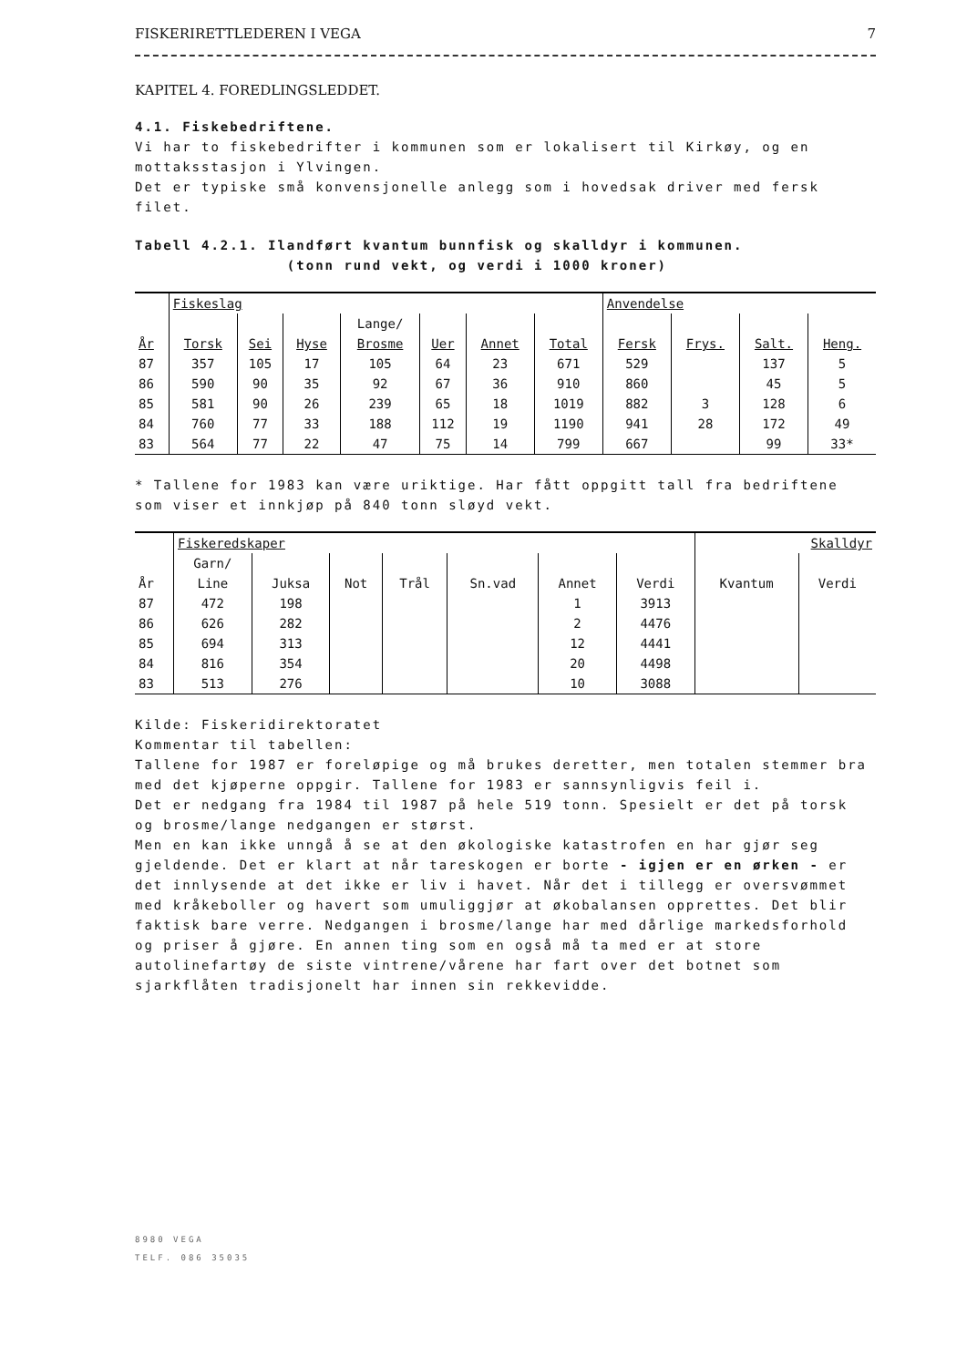FISKERIRETTLEDEREN I VEGA 7
KAPITEL 4. FOREDLINGSLEDDET.
4.1. Fiskebedriftene.
Vi har to fiskebedrifter i kommunen som er lokalisert til Kirkøy, og en mottaksstasjon i Ylvingen.
Det er typiske små konvensjonelle anlegg som i hovedsak driver med fersk filet.
Tabell 4.2.1. Ilandført kvantum bunnfisk og skalldyr i kommunen.
(tonn rund vekt, og verdi i 1000 kroner)
| | Fiskeslag | | | | | | | Anvendelse | | | |
| --- | --- | --- | --- | --- | --- | --- | --- | --- | --- | --- | --- |
| | | | | Lange/ | | | | | | | |
| År | Torsk | Sei | Hyse | Brosme | Uer | Annet | Total | Fersk | Frys. | Salt. | Heng. |
| 87 | 357 | 105 | 17 | 105 | 64 | 23 | 671 | 529 | | 137 | 5 |
| 86 | 590 | 90 | 35 | 92 | 67 | 36 | 910 | 860 | | 45 | 5 |
| 85 | 581 | 90 | 26 | 239 | 65 | 18 | 1019 | 882 | 3 | 128 | 6 |
| 84 | 760 | 77 | 33 | 188 | 112 | 19 | 1190 | 941 | 28 | 172 | 49 |
| 83 | 564 | 77 | 22 | 47 | 75 | 14 | 799 | 667 | | 99 | 33* |
* Tallene for 1983 kan være uriktige. Har fått oppgitt tall fra bedriftene som viser et innkjøp på 840 tonn sløyd vekt.
| | Fiskeredskaper | | | | | | | Skalldyr | |
| --- | --- | --- | --- | --- | --- | --- | --- | --- | --- |
| | Garn/ | | | | | | | | |
| År | Line | Juksa | Not | Trål | Sn.vad | Annet | Verdi | Kvantum | Verdi |
| 87 | 472 | 198 | | | | 1 | 3913 | | |
| 86 | 626 | 282 | | | | 2 | 4476 | | |
| 85 | 694 | 313 | | | | 12 | 4441 | | |
| 84 | 816 | 354 | | | | 20 | 4498 | | |
| 83 | 513 | 276 | | | | 10 | 3088 | | |
Kilde: Fiskeridirektoratet
Kommentar til tabellen:
Tallene for 1987 er foreløpige og må brukes deretter, men totalen stemmer bra med det kjøperne oppgir. Tallene for 1983 er sannsynligvis feil i.
Det er nedgang fra 1984 til 1987 på hele 519 tonn. Spesielt er det på torsk og brosme/lange nedgangen er størst.
Men en kan ikke unngå å se at den økologiske katastrofen en har gjør seg gjeldende. Det er klart at når tareskogen er borte - igjen er en ørken - er det innlysende at det ikke er liv i havet. Når det i tillegg er oversvømmet med kråkeboller og havert som umuliggjør at økobalansen opprettes. Det blir faktisk bare verre. Nedgangen i brosme/lange har med dårlige markedsforhold og priser å gjøre. En annen ting som en også må ta med er at store autolinefartøy de siste vintrene/vårene har fart over det botnet som sjarkflåten tradisjonelt har innen sin rekkevidde.
8980 VEGA
TELF. 086 35035